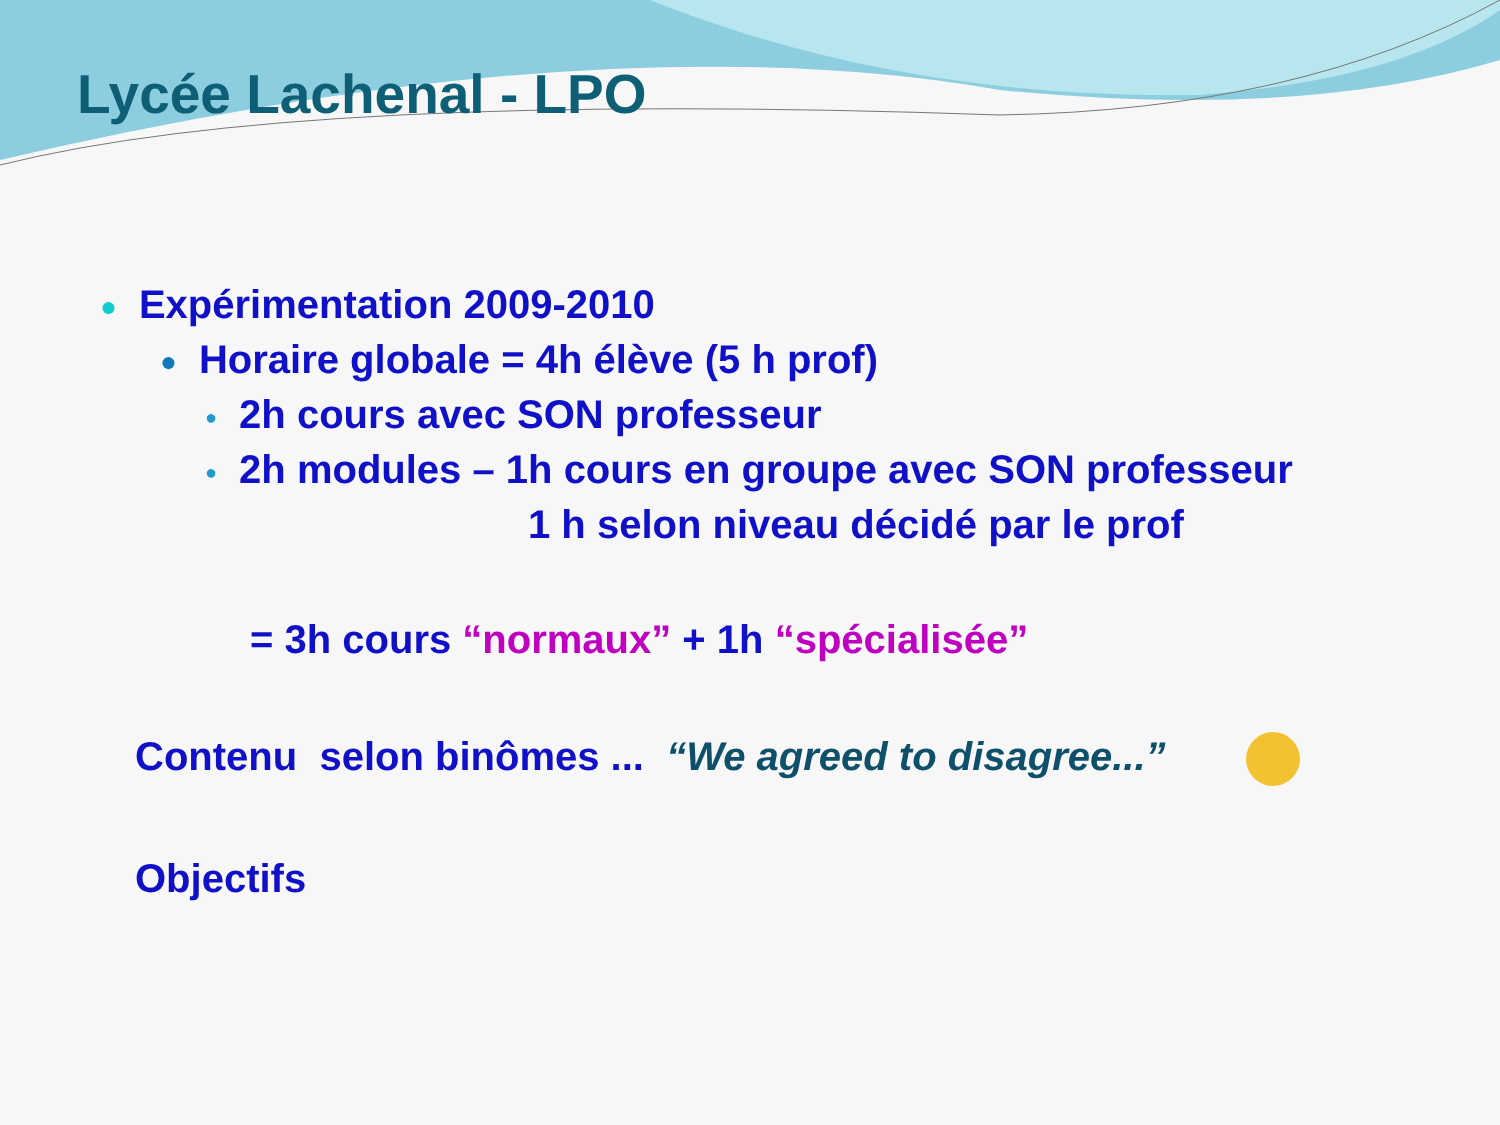Lycée Lachenal - LPO
● Expérimentation 2009-2010
● Horaire globale = 4h élève (5 h prof)
● 2h cours avec SON professeur
● 2h modules – 1h cours en groupe avec SON professeur
1 h selon niveau décidé par le prof
= 3h cours “normaux” + 1h “spécialisée”
Contenu selon binômes ... “We agreed to disagree...”
Objectifs